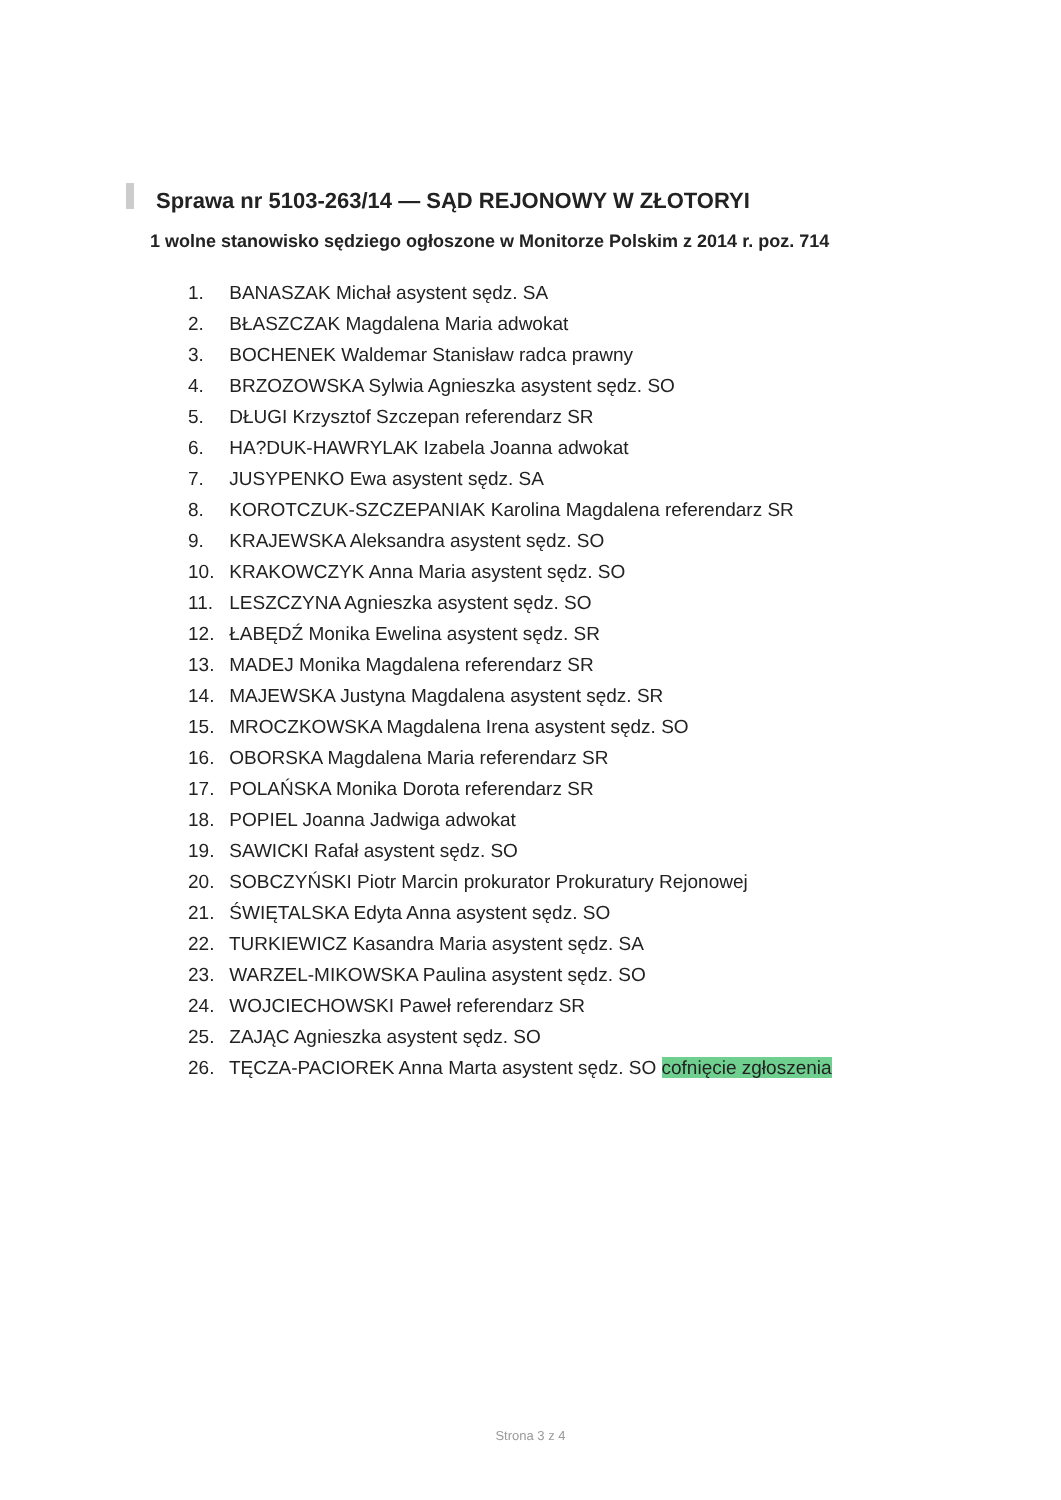Sprawa nr 5103-263/14 — SĄD REJONOWY W ZŁOTORYI
1 wolne stanowisko sędziego ogłoszone w Monitorze Polskim z 2014 r. poz. 714
1. BANASZAK Michał asystent sędz. SA
2. BŁASZCZAK Magdalena Maria adwokat
3. BOCHENEK Waldemar Stanisław radca prawny
4. BRZOZOWSKA Sylwia Agnieszka asystent sędz. SO
5. DŁUGI Krzysztof Szczepan referendarz SR
6. HA?DUK-HAWRYLAK Izabela Joanna adwokat
7. JUSYPENKO Ewa asystent sędz. SA
8. KOROTCZUK-SZCZEPANIAK Karolina Magdalena referendarz SR
9. KRAJEWSKA Aleksandra asystent sędz. SO
10. KRAKOWCZYK Anna Maria asystent sędz. SO
11. LESZCZYNA Agnieszka asystent sędz. SO
12. ŁABĘDŹ Monika Ewelina asystent sędz. SR
13. MADEJ Monika Magdalena referendarz SR
14. MAJEWSKA Justyna Magdalena asystent sędz. SR
15. MROCZKOWSKA Magdalena Irena asystent sędz. SO
16. OBORSKA Magdalena Maria referendarz SR
17. POLAŃSKA Monika Dorota referendarz SR
18. POPIEL Joanna Jadwiga adwokat
19. SAWICKI Rafał asystent sędz. SO
20. SOBCZYŃSKI Piotr Marcin prokurator Prokuratury Rejonowej
21. ŚWIĘTALSKA Edyta Anna asystent sędz. SO
22. TURKIEWICZ Kasandra Maria asystent sędz. SA
23. WARZEL-MIKOWSKA Paulina asystent sędz. SO
24. WOJCIECHOWSKI Paweł referendarz SR
25. ZAJĄC Agnieszka asystent sędz. SO
26. TĘCZA-PACIOREK Anna Marta asystent sędz. SO cofnięcie zgłoszenia
Strona 3 z 4